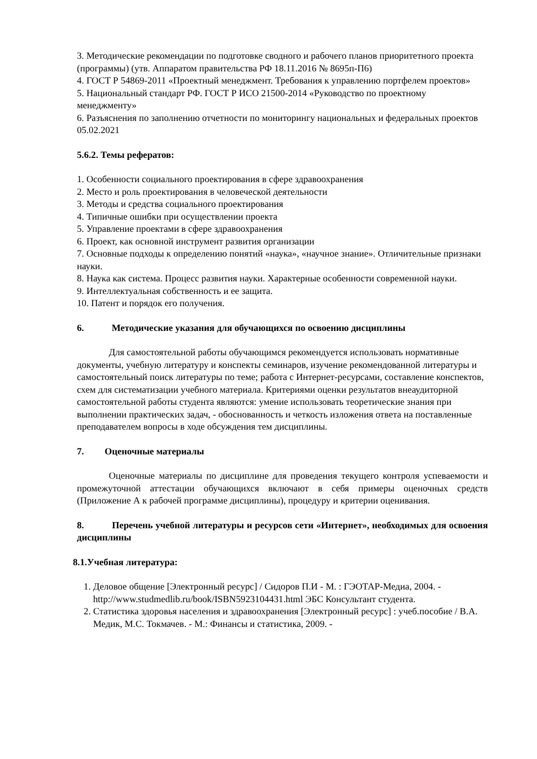3. Методические рекомендации по подготовке сводного и рабочего планов приоритетного проекта (программы) (утв. Аппаратом правительства РФ 18.11.2016 № 8695п-П6)
4. ГОСТ Р 54869-2011 «Проектный менеджмент. Требования к управлению портфелем проектов»
5. Национальный стандарт РФ. ГОСТ Р ИСО 21500-2014 «Руководство по проектному менеджменту»
6. Разъяснения по заполнению отчетности по мониторингу национальных и федеральных проектов 05.02.2021
5.6.2. Темы рефератов:
1. Особенности социального проектирования в сфере здравоохранения
2. Место и роль проектирования в человеческой деятельности
3. Методы и средства социального проектирования
4. Типичные ошибки при осуществлении проекта
5. Управление проектами в сфере здравоохранения
6. Проект, как основной инструмент развития организации
7. Основные подходы к определению понятий «наука», «научное знание». Отличительные признаки науки.
8. Наука как система. Процесс развития науки. Характерные особенности современной науки.
9. Интеллектуальная собственность и ее защита.
10. Патент и порядок его получения.
6. Методические указания для обучающихся по освоению дисциплины
Для самостоятельной работы обучающимся рекомендуется использовать нормативные документы, учебную литературу и конспекты семинаров, изучение рекомендованной литературы и самостоятельный поиск литературы по теме; работа с Интернет-ресурсами, составление конспектов, схем для систематизации учебного материала. Критериями оценки результатов внеаудиторной самостоятельной работы студента являются: умение использовать теоретические знания при выполнении практических задач, - обоснованность и четкость изложения ответа на поставленные преподавателем вопросы в ходе обсуждения тем дисциплины.
7. Оценочные материалы
Оценочные материалы по дисциплине для проведения текущего контроля успеваемости и промежуточной аттестации обучающихся включают в себя примеры оценочных средств (Приложение А к рабочей программе дисциплины), процедуру и критерии оценивания.
8. Перечень учебной литературы и ресурсов сети «Интернет», необходимых для освоения дисциплины
8.1.Учебная литература:
1. Деловое общение [Электронный ресурс] / Сидоров П.И - М. : ГЭОТАР-Медиа, 2004. - http://www.studmedlib.ru/book/ISBN5923104431.html ЭБС Консультант студента.
2. Статистика здоровья населения и здравоохранения [Электронный ресурс] : учеб.пособие / В.А. Медик, М.С. Токмачев. - М.: Финансы и статистика, 2009. -